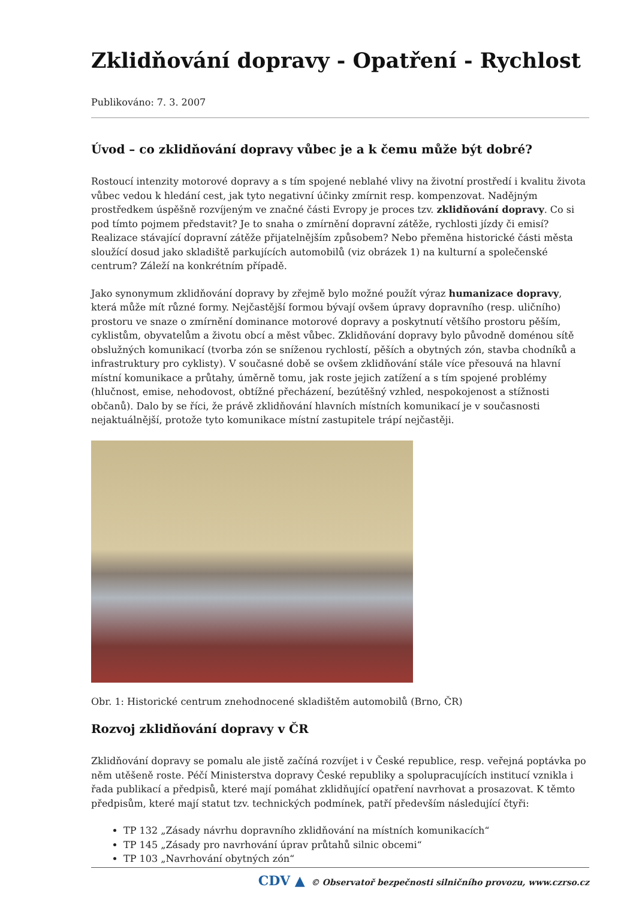Zklidňování dopravy - Opatření - Rychlost
Publikováno: 7. 3. 2007
Úvod – co zklidňování dopravy vůbec je a k čemu může být dobré?
Rostoucí intenzity motorové dopravy a s tím spojené neblahé vlivy na životní prostředí i kvalitu života vůbec vedou k hledání cest, jak tyto negativní účinky zmírnit resp. kompenzovat. Nadějným prostředkem úspěšně rozvíjeným ve značné části Evropy je proces tzv. zklidňování dopravy. Co si pod tímto pojmem představit? Je to snaha o zmírnění dopravní zátěže, rychlosti jízdy či emisí? Realizace stávající dopravní zátěže přijatelnějším způsobem? Nebo přeměna historické části města sloužící dosud jako skladiště parkujících automobilů (viz obrázek 1) na kulturní a společenské centrum? Záleží na konkrétním případě.
Jako synonymum zklidňování dopravy by zřejmě bylo možné použít výraz humanizace dopravy, která může mít různé formy. Nejčastější formou bývají ovšem úpravy dopravního (resp. uličního) prostoru ve snaze o zmírnění dominance motorové dopravy a poskytnutí většího prostoru pěším, cyklistům, obyvatelům a životu obcí a měst vůbec. Zklidňování dopravy bylo původně doménou sítě obslužných komunikací (tvorba zón se sníženou rychlostí, pěších a obytných zón, stavba chodníků a infrastruktury pro cyklisty). V současné době se ovšem zklidňování stále více přesouvá na hlavní místní komunikace a průtahy, úměrně tomu, jak roste jejich zatížení a s tím spojené problémy (hlučnost, emise, nehodovost, obtížné přecházení, bezútěšný vzhled, nespokojenost a stížnosti občanů). Dalo by se říci, že právě zklidňování hlavních místních komunikací je v současnosti nejaktuálnější, protože tyto komunikace místní zastupitele trápí nejčastěji.
Obr. 1: Historické centrum znehodnocené skladištěm automobilů (Brno, ČR)
Rozvoj zklidňování dopravy v ČR
Zklidňování dopravy se pomalu ale jistě začíná rozvíjet i v České republice, resp. veřejná poptávka po něm utěšeně roste. Péčí Ministerstva dopravy České republiky a spolupracujících institucí vznikla i řada publikací a předpisů, které mají pomáhat zklidňující opatření navrhovat a prosazovat. K těmto předpisům, které mají statut tzv. technických podmínek, patří především následující čtyři:
TP 132 „Zásady návrhu dopravního zklidňování na místních komunikacích“
TP 145 „Zásady pro navrhování úprav průtahů silnic obcemi“
TP 103 „Navrhování obytných zón“
CDV ▲ © Observatoř bezpečnosti silničního provozu, www.czrso.cz